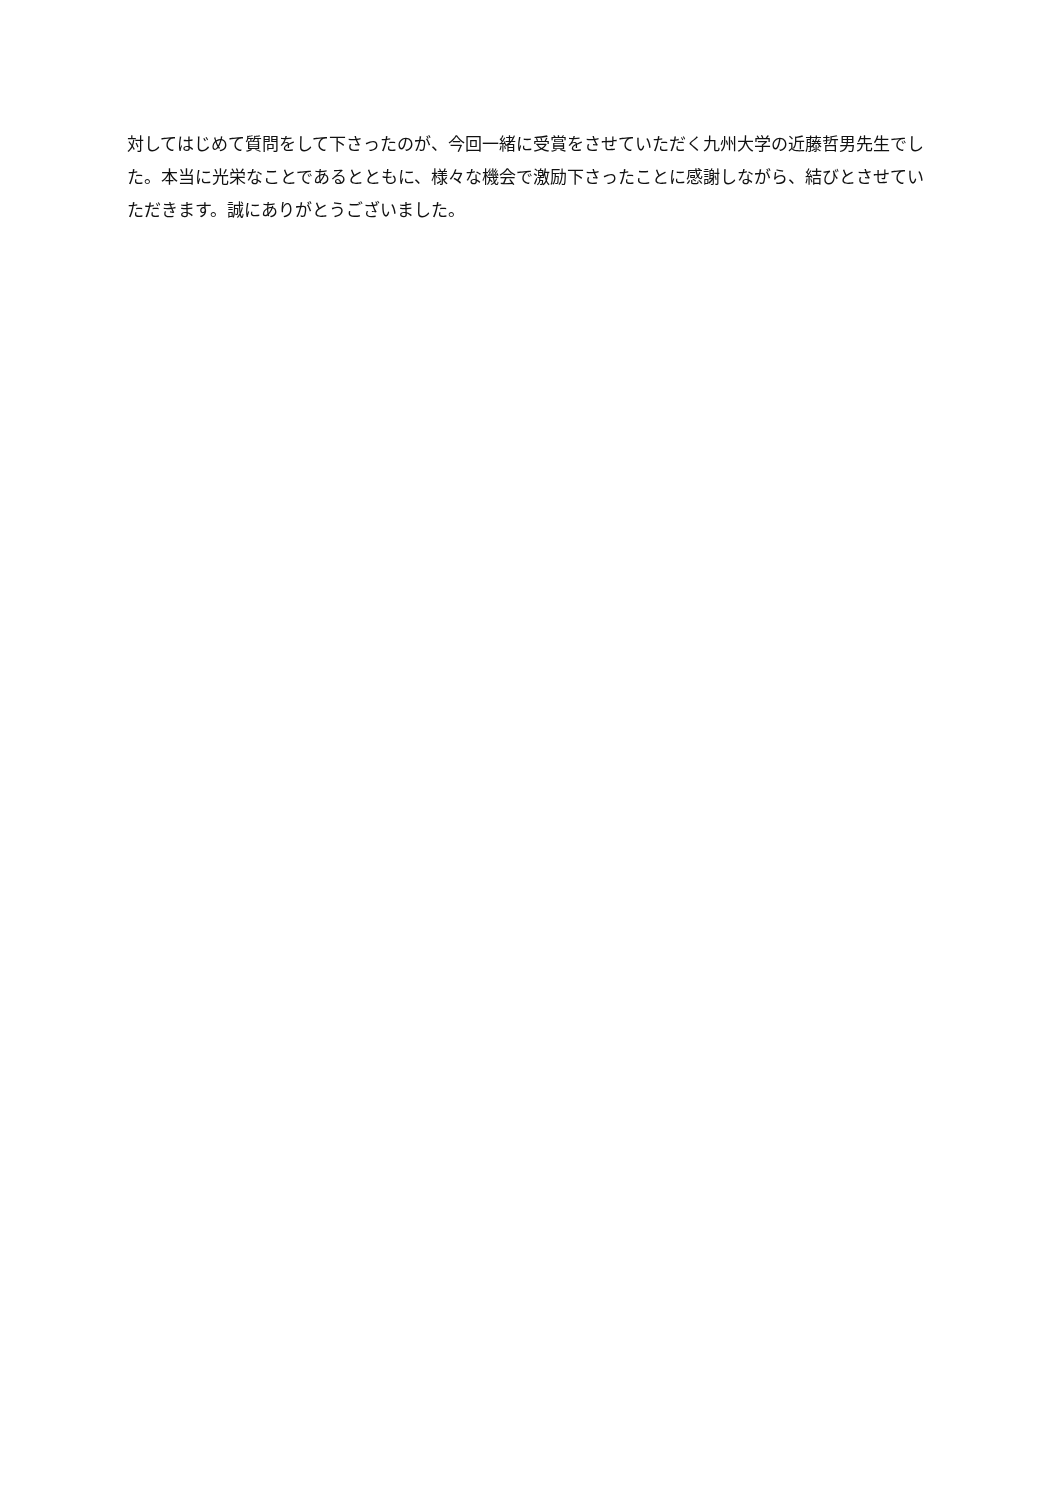対してはじめて質問をして下さったのが、今回一緒に受賞をさせていただく九州大学の近藤哲男先生でした。本当に光栄なことであるとともに、様々な機会で激励下さったことに感謝しながら、結びとさせていただきます。誠にありがとうございました。